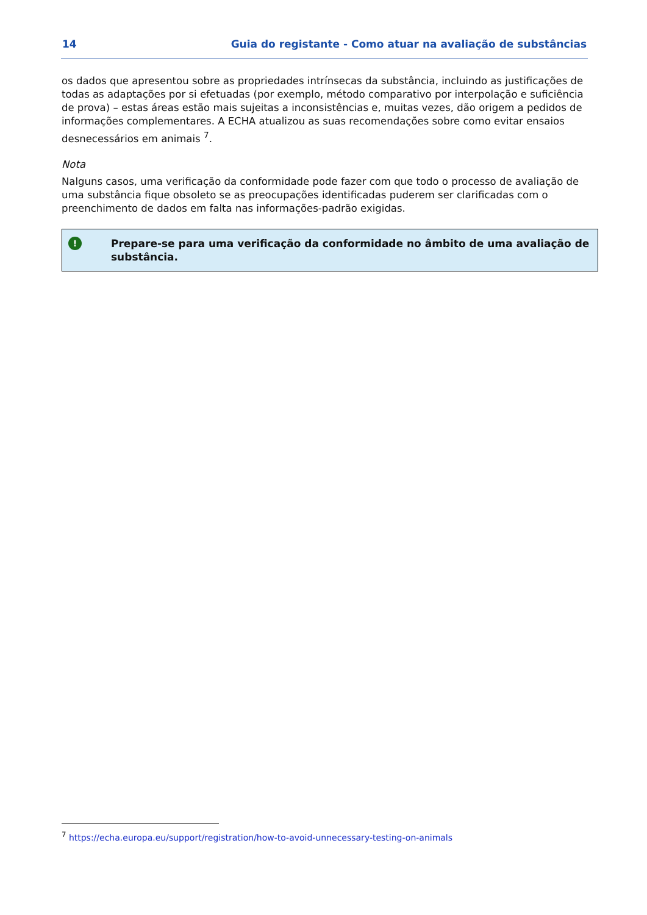14 Guia do registante - Como atuar na avaliação de substâncias
os dados que apresentou sobre as propriedades intrínsecas da substância, incluindo as justificações de todas as adaptações por si efetuadas (por exemplo, método comparativo por interpolação e suficiência de prova) – estas áreas estão mais sujeitas a inconsistências e, muitas vezes, dão origem a pedidos de informações complementares. A ECHA atualizou as suas recomendações sobre como evitar ensaios desnecessários em animais <sup>7</sup>.
Nota
Nalguns casos, uma verificação da conformidade pode fazer com que todo o processo de avaliação de uma substância fique obsoleto se as preocupações identificadas puderem ser clarificadas com o preenchimento de dados em falta nas informações-padrão exigidas.
!
Prepare-se para uma verificação da conformidade no âmbito de uma avaliação de substância.
<sup>7</sup> https://echa.europa.eu/support/registration/how-to-avoid-unnecessary-testing-on-animals